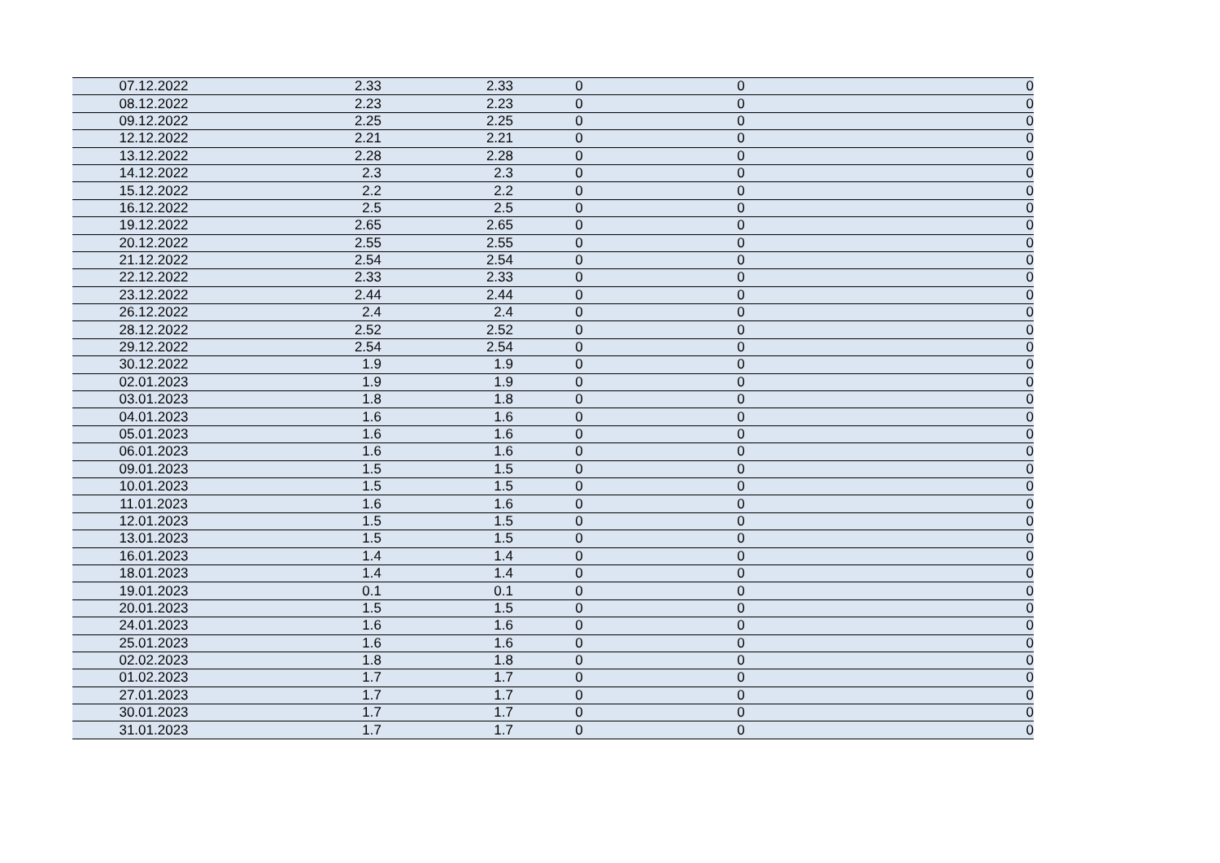| 07.12.2022 | 2.33 | 2.33 | 0 | 0 | 0 |
| 08.12.2022 | 2.23 | 2.23 | 0 | 0 | 0 |
| 09.12.2022 | 2.25 | 2.25 | 0 | 0 | 0 |
| 12.12.2022 | 2.21 | 2.21 | 0 | 0 | 0 |
| 13.12.2022 | 2.28 | 2.28 | 0 | 0 | 0 |
| 14.12.2022 | 2.3 | 2.3 | 0 | 0 | 0 |
| 15.12.2022 | 2.2 | 2.2 | 0 | 0 | 0 |
| 16.12.2022 | 2.5 | 2.5 | 0 | 0 | 0 |
| 19.12.2022 | 2.65 | 2.65 | 0 | 0 | 0 |
| 20.12.2022 | 2.55 | 2.55 | 0 | 0 | 0 |
| 21.12.2022 | 2.54 | 2.54 | 0 | 0 | 0 |
| 22.12.2022 | 2.33 | 2.33 | 0 | 0 | 0 |
| 23.12.2022 | 2.44 | 2.44 | 0 | 0 | 0 |
| 26.12.2022 | 2.4 | 2.4 | 0 | 0 | 0 |
| 28.12.2022 | 2.52 | 2.52 | 0 | 0 | 0 |
| 29.12.2022 | 2.54 | 2.54 | 0 | 0 | 0 |
| 30.12.2022 | 1.9 | 1.9 | 0 | 0 | 0 |
| 02.01.2023 | 1.9 | 1.9 | 0 | 0 | 0 |
| 03.01.2023 | 1.8 | 1.8 | 0 | 0 | 0 |
| 04.01.2023 | 1.6 | 1.6 | 0 | 0 | 0 |
| 05.01.2023 | 1.6 | 1.6 | 0 | 0 | 0 |
| 06.01.2023 | 1.6 | 1.6 | 0 | 0 | 0 |
| 09.01.2023 | 1.5 | 1.5 | 0 | 0 | 0 |
| 10.01.2023 | 1.5 | 1.5 | 0 | 0 | 0 |
| 11.01.2023 | 1.6 | 1.6 | 0 | 0 | 0 |
| 12.01.2023 | 1.5 | 1.5 | 0 | 0 | 0 |
| 13.01.2023 | 1.5 | 1.5 | 0 | 0 | 0 |
| 16.01.2023 | 1.4 | 1.4 | 0 | 0 | 0 |
| 18.01.2023 | 1.4 | 1.4 | 0 | 0 | 0 |
| 19.01.2023 | 0.1 | 0.1 | 0 | 0 | 0 |
| 20.01.2023 | 1.5 | 1.5 | 0 | 0 | 0 |
| 24.01.2023 | 1.6 | 1.6 | 0 | 0 | 0 |
| 25.01.2023 | 1.6 | 1.6 | 0 | 0 | 0 |
| 02.02.2023 | 1.8 | 1.8 | 0 | 0 | 0 |
| 01.02.2023 | 1.7 | 1.7 | 0 | 0 | 0 |
| 27.01.2023 | 1.7 | 1.7 | 0 | 0 | 0 |
| 30.01.2023 | 1.7 | 1.7 | 0 | 0 | 0 |
| 31.01.2023 | 1.7 | 1.7 | 0 | 0 | 0 |